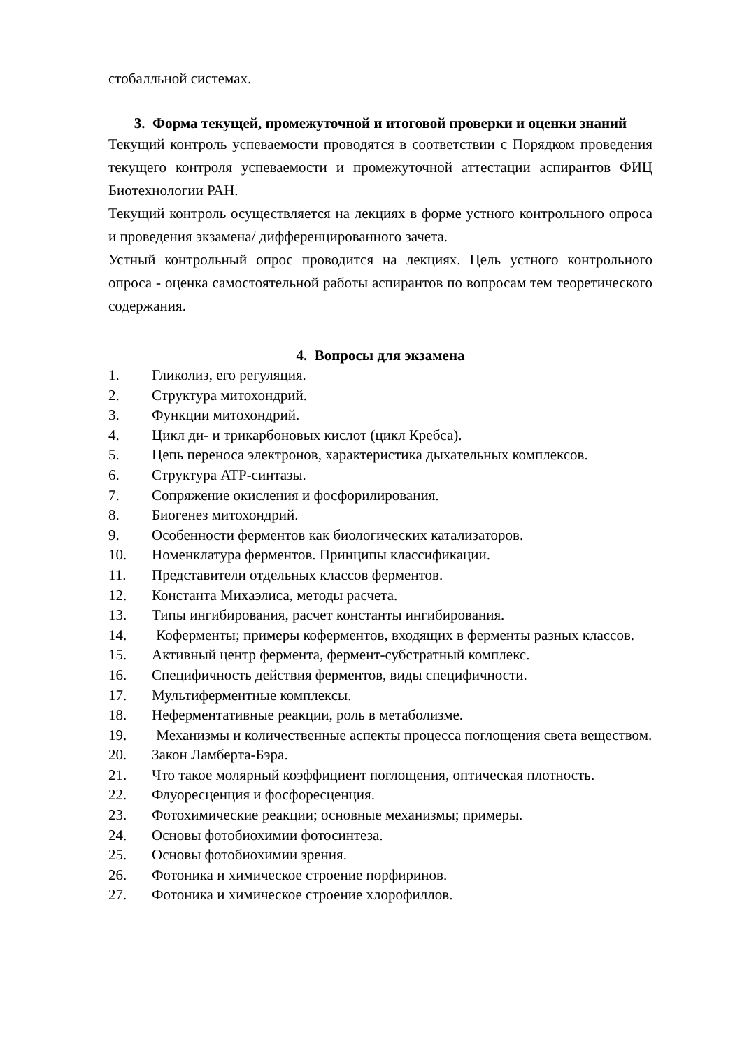стобалльной системах.
3. Форма текущей, промежуточной и итоговой проверки и оценки знаний
Текущий контроль успеваемости проводятся в соответствии с Порядком проведения текущего контроля успеваемости и промежуточной аттестации аспирантов ФИЦ Биотехнологии РАН.
Текущий контроль осуществляется на лекциях в форме устного контрольного опроса и проведения экзамена/ дифференцированного зачета.
Устный контрольный опрос проводится на лекциях. Цель устного контрольного опроса - оценка самостоятельной работы аспирантов по вопросам тем теоретического содержания.
4. Вопросы для экзамена
1. Гликолиз, его регуляция.
2. Структура митохондрий.
3. Функции митохондрий.
4. Цикл ди- и трикарбоновых кислот (цикл Кребса).
5. Цепь переноса электронов, характеристика дыхательных комплексов.
6. Структура ATP-синтазы.
7. Сопряжение окисления и фосфорилирования.
8. Биогенез митохондрий.
9. Особенности ферментов как биологических катализаторов.
10. Номенклатура ферментов. Принципы классификации.
11. Представители отдельных классов ферментов.
12. Константа Михаэлиса, методы расчета.
13. Типы ингибирования, расчет константы ингибирования.
14. Коферменты; примеры коферментов, входящих в ферменты разных классов.
15. Активный центр фермента, фермент-субстратный комплекс.
16. Специфичность действия ферментов, виды специфичности.
17. Мультиферментные комплексы.
18. Неферментативные реакции, роль в метаболизме.
19. Механизмы и количественные аспекты процесса поглощения света веществом.
20. Закон Ламберта-Бэра.
21. Что такое молярный коэффициент поглощения, оптическая плотность.
22. Флуоресценция и фосфоресценция.
23. Фотохимические реакции; основные механизмы; примеры.
24. Основы фотобиохимии фотосинтеза.
25. Основы фотобиохимии зрения.
26. Фотоника и химическое строение порфиринов.
27. Фотоника и химическое строение хлорофиллов.